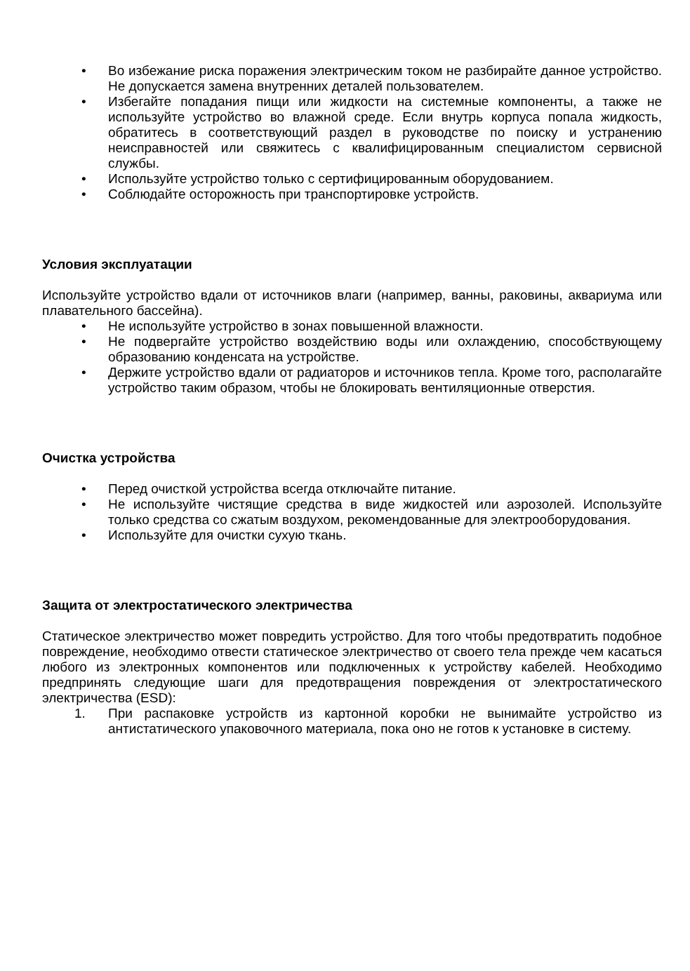• Во избежание риска поражения электрическим током не разбирайте данное устройство. Не допускается замена внутренних деталей пользователем.
• Избегайте попадания пищи или жидкости на системные компоненты, а также не используйте устройство во влажной среде. Если внутрь корпуса попала жидкость, обратитесь в соответствующий раздел в руководстве по поиску и устранению неисправностей или свяжитесь с квалифицированным специалистом сервисной службы.
• Используйте устройство только с сертифицированным оборудованием.
• Соблюдайте осторожность при транспортировке устройств.
Условия эксплуатации
Используйте устройство вдали от источников влаги (например, ванны, раковины, аквариума или плавательного бассейна).
• Не используйте устройство в зонах повышенной влажности.
• Не подвергайте устройство воздействию воды или охлаждению, способствующему образованию конденсата на устройстве.
• Держите устройство вдали от радиаторов и источников тепла. Кроме того, располагайте устройство таким образом, чтобы не блокировать вентиляционные отверстия.
Очистка устройства
• Перед очисткой устройства всегда отключайте питание.
• Не используйте чистящие средства в виде жидкостей или аэрозолей. Используйте только средства со сжатым воздухом, рекомендованные для электрооборудования.
• Используйте для очистки сухую ткань.
Защита от электростатического электричества
Статическое электричество может повредить устройство. Для того чтобы предотвратить подобное повреждение, необходимо отвести статическое электричество от своего тела прежде чем касаться любого из электронных компонентов или подключенных к устройству кабелей. Необходимо предпринять следующие шаги для предотвращения повреждения от электростатического электричества (ESD):
1. При распаковке устройств из картонной коробки не вынимайте устройство из антистатического упаковочного материала, пока оно не готов к установке в систему.